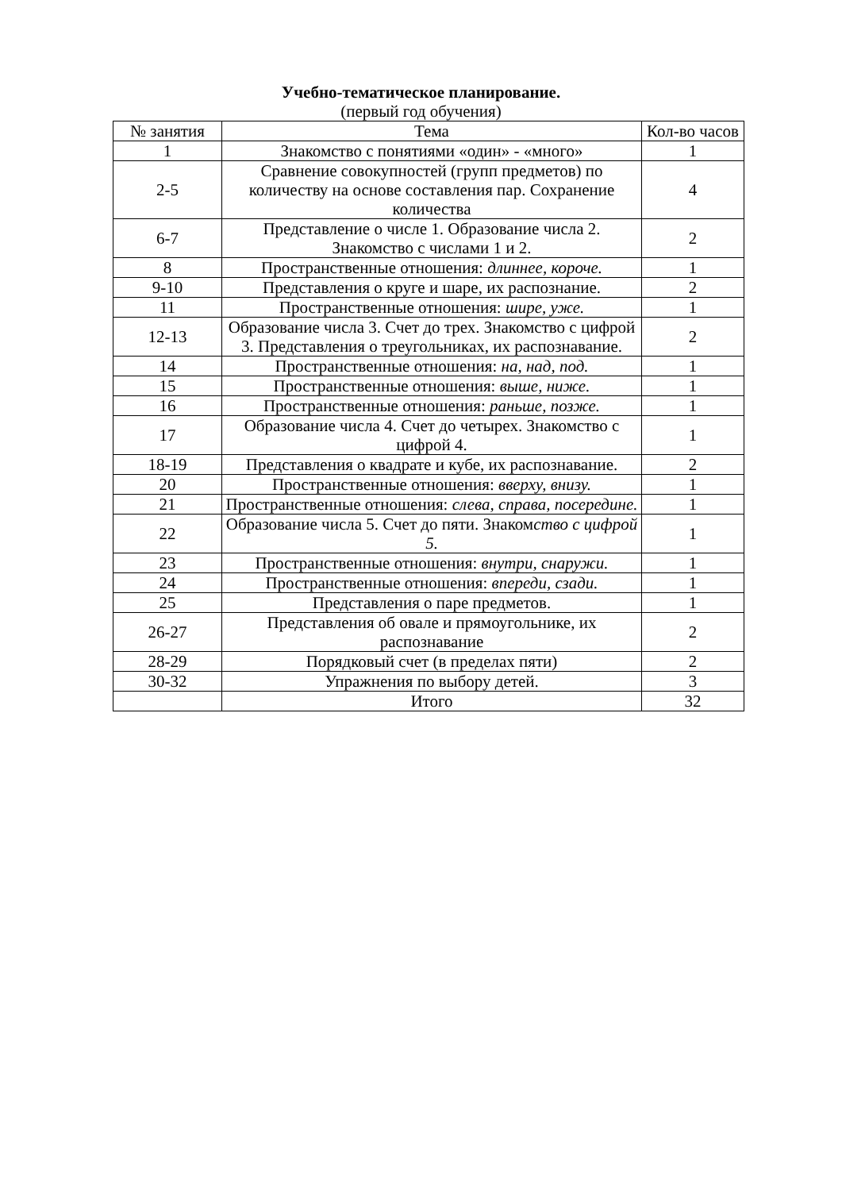Учебно-тематическое планирование.
(первый год обучения)
| № занятия | Тема | Кол-во часов |
| --- | --- | --- |
| 1 | Знакомство с понятиями «один» - «много» | 1 |
| 2-5 | Сравнение совокупностей (групп предметов) по количеству на основе составления пар. Сохранение количества | 4 |
| 6-7 | Представление о числе 1. Образование числа 2. Знакомство с числами 1 и 2. | 2 |
| 8 | Пространственные отношения: длиннее, короче. | 1 |
| 9-10 | Представления о круге и шаре, их распознание. | 2 |
| 11 | Пространственные отношения: шире, уже. | 1 |
| 12-13 | Образование числа 3. Счет до трех. Знакомство с цифрой 3. Представления о треугольниках, их распознавание. | 2 |
| 14 | Пространственные отношения: на, над, под. | 1 |
| 15 | Пространственные отношения: выше, ниже. | 1 |
| 16 | Пространственные отношения: раньше, позже. | 1 |
| 17 | Образование числа 4. Счет до четырех. Знакомство с цифрой 4. | 1 |
| 18-19 | Представления о квадрате и кубе, их распознавание. | 2 |
| 20 | Пространственные отношения: вверху, внизу. | 1 |
| 21 | Пространственные отношения: слева, справа, посередине. | 1 |
| 22 | Образование числа 5. Счет до пяти. Знаком ство с цифрой 5. | 1 |
| 23 | Пространственные отношения: внутри, снаружи. | 1 |
| 24 | Пространственные отношения: впереди, сзади. | 1 |
| 25 | Представления о паре предметов. | 1 |
| 26-27 | Представления об овале и прямоугольнике, их распознавание | 2 |
| 28-29 | Порядковый счет (в пределах пяти) | 2 |
| 30-32 | Упражнения по выбору детей. | 3 |
| | Итого | 32 |